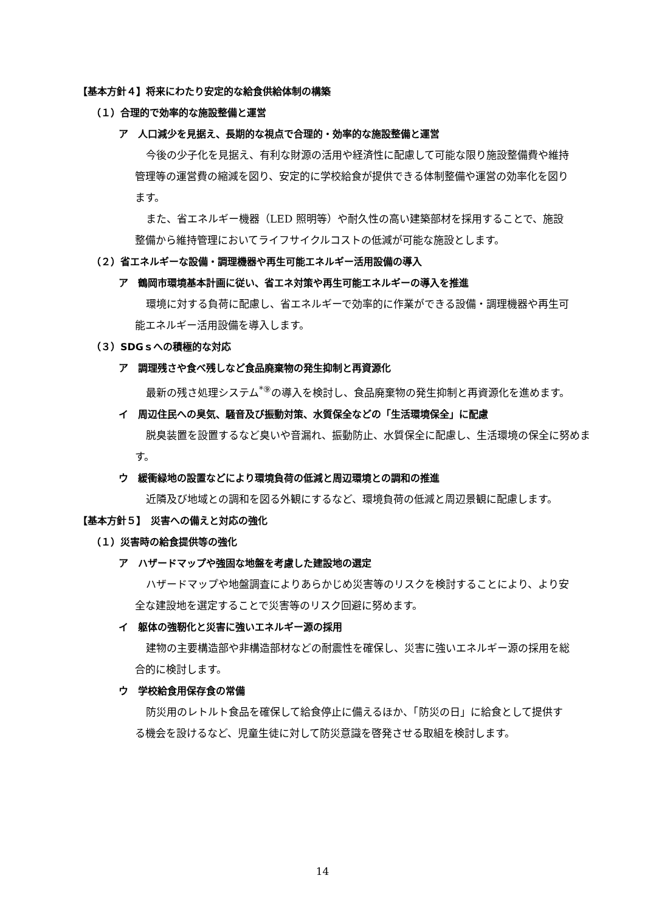【基本方針４】将来にわたり安定的な給食供給体制の構築
（１）合理的で効率的な施設整備と運営
ア　人口減少を見据え、長期的な視点で合理的・効率的な施設整備と運営
今後の少子化を見据え、有利な財源の活用や経済性に配慮して可能な限り施設整備費や維持管理等の運営費の縮減を図り、安定的に学校給食が提供できる体制整備や運営の効率化を図ります。
また、省エネルギー機器（LED 照明等）や耐久性の高い建築部材を採用することで、施設整備から維持管理においてライフサイクルコストの低減が可能な施設とします。
（２）省エネルギーな設備・調理機器や再生可能エネルギー活用設備の導入
ア　鶴岡市環境基本計画に従い、省エネ対策や再生可能エネルギーの導入を推進
環境に対する負荷に配慮し、省エネルギーで効率的に作業ができる設備・調理機器や再生可能エネルギー活用設備を導入します。
（３）SDGｓへの積極的な対応
ア　調理残さや食べ残しなど食品廃棄物の発生抑制と再資源化
最新の残さ処理システム<sup>*⑨</sup>の導入を検討し、食品廃棄物の発生抑制と再資源化を進めます。
イ　周辺住民への臭気、騒音及び振動対策、水質保全などの「生活環境保全」に配慮
脱臭装置を設置するなど臭いや音漏れ、振動防止、水質保全に配慮し、生活環境の保全に努めます。
ウ　緩衝緑地の設置などにより環境負荷の低減と周辺環境との調和の推進
近隣及び地域との調和を図る外観にするなど、環境負荷の低減と周辺景観に配慮します。
【基本方針５】　災害への備えと対応の強化
（１）災害時の給食提供等の強化
ア　ハザードマップや強固な地盤を考慮した建設地の選定
ハザードマップや地盤調査によりあらかじめ災害等のリスクを検討することにより、より安全な建設地を選定することで災害等のリスク回避に努めます。
イ　躯体の強靭化と災害に強いエネルギー源の採用
建物の主要構造部や非構造部材などの耐震性を確保し、災害に強いエネルギー源の採用を総合的に検討します。
ウ　学校給食用保存食の常備
防災用のレトルト食品を確保して給食停止に備えるほか、「防災の日」に給食として提供する機会を設けるなど、児童生徒に対して防災意識を啓発させる取組を検討します。
14